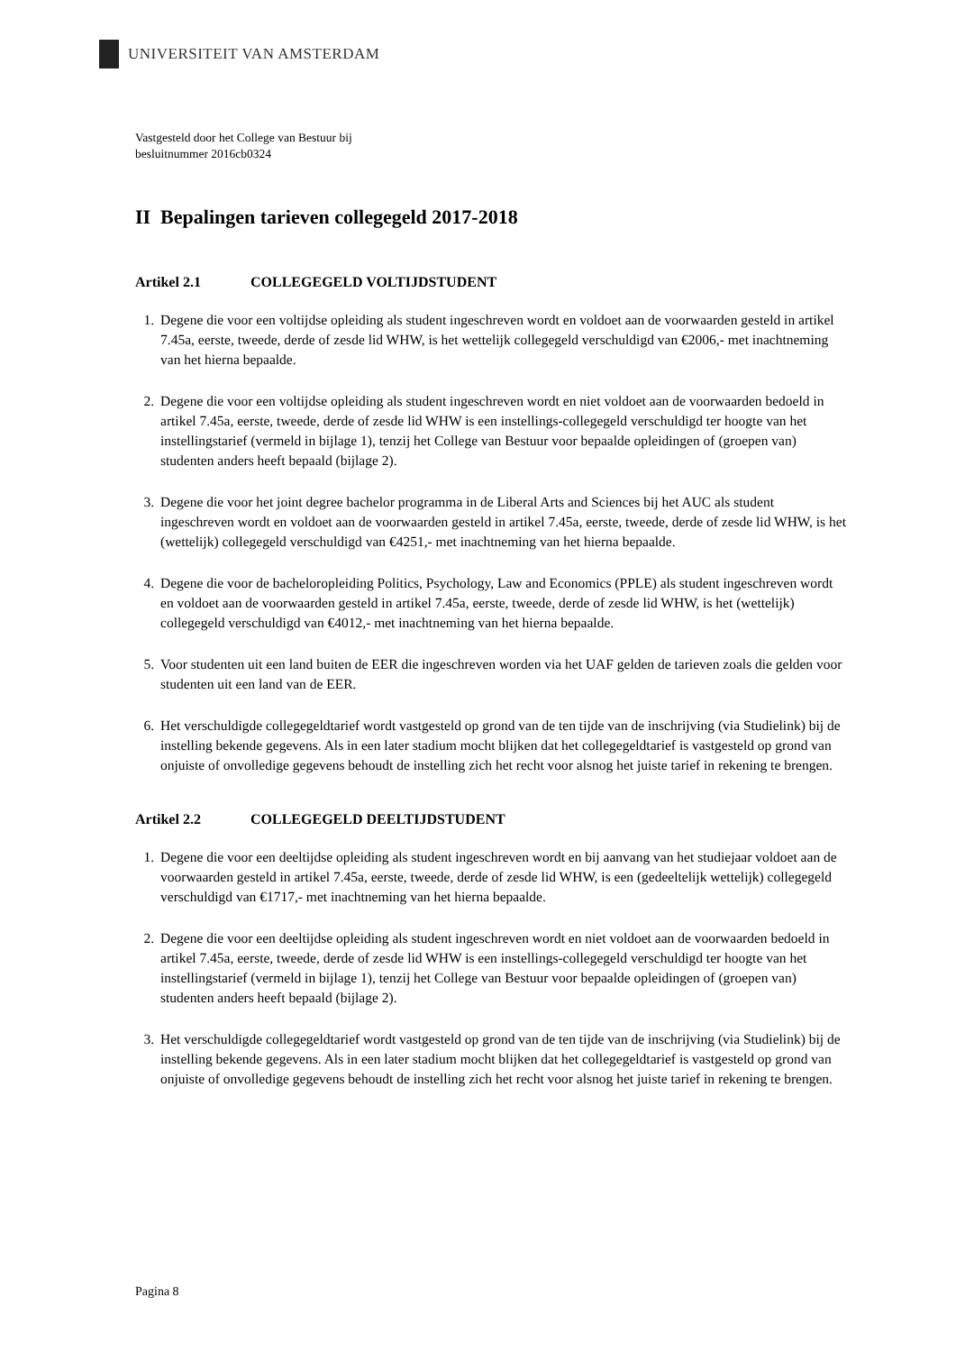UNIVERSITEIT VAN AMSTERDAM
Vastgesteld door het College van Bestuur bij
besluitnummer 2016cb0324
II Bepalingen tarieven collegegeld 2017-2018
Artikel 2.1 COLLEGEGELD VOLTIJDSTUDENT
1. Degene die voor een voltijdse opleiding als student ingeschreven wordt en voldoet aan de voorwaarden gesteld in artikel 7.45a, eerste, tweede, derde of zesde lid WHW, is het wettelijk collegegeld verschuldigd van €2006,- met inachtneming van het hierna bepaalde.
2. Degene die voor een voltijdse opleiding als student ingeschreven wordt en niet voldoet aan de voorwaarden bedoeld in artikel 7.45a, eerste, tweede, derde of zesde lid WHW is een instellings-collegegeld verschuldigd ter hoogte van het instellingstarief (vermeld in bijlage 1), tenzij het College van Bestuur voor bepaalde opleidingen of (groepen van) studenten anders heeft bepaald (bijlage 2).
3. Degene die voor het joint degree bachelor programma in de Liberal Arts and Sciences bij het AUC als student ingeschreven wordt en voldoet aan de voorwaarden gesteld in artikel 7.45a, eerste, tweede, derde of zesde lid WHW, is het (wettelijk) collegegeld verschuldigd van €4251,- met inachtneming van het hierna bepaalde.
4. Degene die voor de bacheloropleiding Politics, Psychology, Law and Economics (PPLE) als student ingeschreven wordt en voldoet aan de voorwaarden gesteld in artikel 7.45a, eerste, tweede, derde of zesde lid WHW, is het (wettelijk) collegegeld verschuldigd van €4012,- met inachtneming van het hierna bepaalde.
5. Voor studenten uit een land buiten de EER die ingeschreven worden via het UAF gelden de tarieven zoals die gelden voor studenten uit een land van de EER.
6. Het verschuldigde collegegeldtarief wordt vastgesteld op grond van de ten tijde van de inschrijving (via Studielink) bij de instelling bekende gegevens. Als in een later stadium mocht blijken dat het collegegeldtarief is vastgesteld op grond van onjuiste of onvolledige gegevens behoudt de instelling zich het recht voor alsnog het juiste tarief in rekening te brengen.
Artikel 2.2 COLLEGEGELD DEELTIJDSTUDENT
1. Degene die voor een deeltijdse opleiding als student ingeschreven wordt en bij aanvang van het studiejaar voldoet aan de voorwaarden gesteld in artikel 7.45a, eerste, tweede, derde of zesde lid WHW, is een (gedeeltelijk wettelijk) collegegeld verschuldigd van €1717,- met inachtneming van het hierna bepaalde.
2. Degene die voor een deeltijdse opleiding als student ingeschreven wordt en niet voldoet aan de voorwaarden bedoeld in artikel 7.45a, eerste, tweede, derde of zesde lid WHW is een instellings-collegegeld verschuldigd ter hoogte van het instellingstarief (vermeld in bijlage 1), tenzij het College van Bestuur voor bepaalde opleidingen of (groepen van) studenten anders heeft bepaald (bijlage 2).
3. Het verschuldigde collegegeldtarief wordt vastgesteld op grond van de ten tijde van de inschrijving (via Studielink) bij de instelling bekende gegevens. Als in een later stadium mocht blijken dat het collegegeldtarief is vastgesteld op grond van onjuiste of onvolledige gegevens behoudt de instelling zich het recht voor alsnog het juiste tarief in rekening te brengen.
Pagina 8